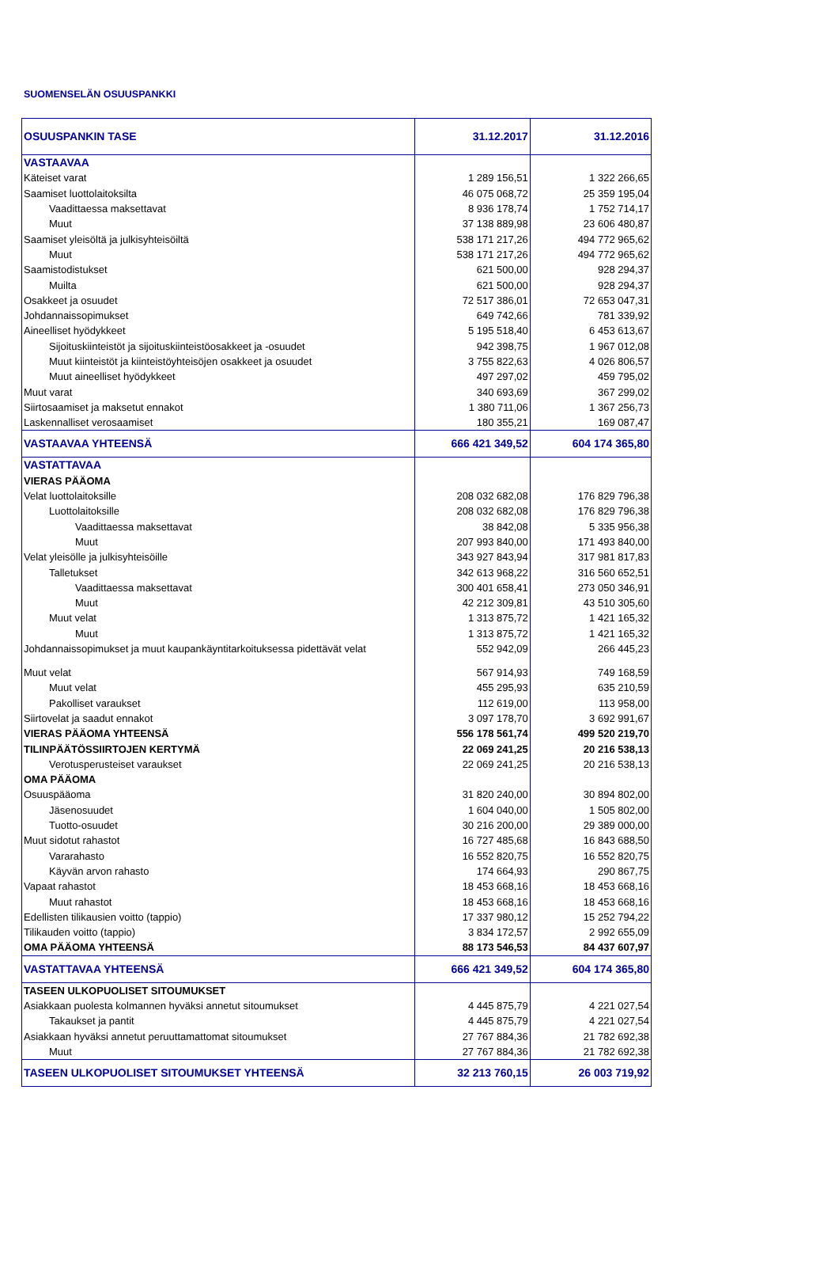SUOMENSELÄN OSUUSPANKKI
| OSUUSPANKIN TASE | 31.12.2017 | 31.12.2016 |
| --- | --- | --- |
| VASTAAVAA | | |
| Käteiset varat | 1 289 156,51 | 1 322 266,65 |
| Saamiset luottolaitoksilta | 46 075 068,72 | 25 359 195,04 |
| Vaadittaessa maksettavat | 8 936 178,74 | 1 752 714,17 |
| Muut | 37 138 889,98 | 23 606 480,87 |
| Saamiset yleisöltä ja julkisyhteisöiltä | 538 171 217,26 | 494 772 965,62 |
| Muut | 538 171 217,26 | 494 772 965,62 |
| Saamistodistukset | 621 500,00 | 928 294,37 |
| Muilta | 621 500,00 | 928 294,37 |
| Osakkeet ja osuudet | 72 517 386,01 | 72 653 047,31 |
| Johdannaissopimukset | 649 742,66 | 781 339,92 |
| Aineelliset hyödykkeet | 5 195 518,40 | 6 453 613,67 |
| Sijoituskiinteistöt ja sijoituskiinteistöosakkeet ja -osuudet | 942 398,75 | 1 967 012,08 |
| Muut kiinteistöt ja kiinteistöyhteisöjen osakkeet ja osuudet | 3 755 822,63 | 4 026 806,57 |
| Muut aineelliset hyödykkeet | 497 297,02 | 459 795,02 |
| Muut varat | 340 693,69 | 367 299,02 |
| Siirtosaamiset ja maksetut ennakot | 1 380 711,06 | 1 367 256,73 |
| Laskennalliset verosaamiset | 180 355,21 | 169 087,47 |
| VASTAAVAA YHTEENSÄ | 666 421 349,52 | 604 174 365,80 |
| VASTATTAVAA | | |
| VIERAS PÄÄOMA | | |
| Velat luottolaitoksille | 208 032 682,08 | 176 829 796,38 |
| Luottolaitoksille | 208 032 682,08 | 176 829 796,38 |
| Vaadittaessa maksettavat | 38 842,08 | 5 335 956,38 |
| Muut | 207 993 840,00 | 171 493 840,00 |
| Velat yleisölle ja julkisyhteisöille | 343 927 843,94 | 317 981 817,83 |
| Talletukset | 342 613 968,22 | 316 560 652,51 |
| Vaadittaessa maksettavat | 300 401 658,41 | 273 050 346,91 |
| Muut | 42 212 309,81 | 43 510 305,60 |
| Muut velat | 1 313 875,72 | 1 421 165,32 |
| Muut | 1 313 875,72 | 1 421 165,32 |
| Johdannaissopimukset ja muut kaupankäyntitarkoituksessa pidettävät velat | 552 942,09 | 266 445,23 |
| Muut velat | 567 914,93 | 749 168,59 |
| Muut velat | 455 295,93 | 635 210,59 |
| Pakolliset varaukset | 112 619,00 | 113 958,00 |
| Siirtovelat ja saadut ennakot | 3 097 178,70 | 3 692 991,67 |
| VIERAS PÄÄOMA YHTEENSÄ | 556 178 561,74 | 499 520 219,70 |
| TILINPÄÄTÖSSIIRTOJEN KERTYMÄ | 22 069 241,25 | 20 216 538,13 |
| Verotusperusteiset varaukset | 22 069 241,25 | 20 216 538,13 |
| OMA PÄÄOMA | | |
| Osuuspääoma | 31 820 240,00 | 30 894 802,00 |
| Jäsenosuudet | 1 604 040,00 | 1 505 802,00 |
| Tuotto-osuudet | 30 216 200,00 | 29 389 000,00 |
| Muut sidotut rahastot | 16 727 485,68 | 16 843 688,50 |
| Vararahasto | 16 552 820,75 | 16 552 820,75 |
| Käyvän arvon rahasto | 174 664,93 | 290 867,75 |
| Vapaat rahastot | 18 453 668,16 | 18 453 668,16 |
| Muut rahastot | 18 453 668,16 | 18 453 668,16 |
| Edellisten tilikausien voitto (tappio) | 17 337 980,12 | 15 252 794,22 |
| Tilikauden voitto (tappio) | 3 834 172,57 | 2 992 655,09 |
| OMA PÄÄOMA YHTEENSÄ | 88 173 546,53 | 84 437 607,97 |
| VASTATTAVAA YHTEENSÄ | 666 421 349,52 | 604 174 365,80 |
| TASEEN ULKOPUOLISET SITOUMUKSET | | |
| Asiakkaan puolesta kolmannen hyväksi annetut sitoumukset | 4 445 875,79 | 4 221 027,54 |
| Takaukset ja pantit | 4 445 875,79 | 4 221 027,54 |
| Asiakkaan hyväksi annetut peruuttamattomat sitoumukset | 27 767 884,36 | 21 782 692,38 |
| Muut | 27 767 884,36 | 21 782 692,38 |
| TASEEN ULKOPUOLISET SITOUMUKSET YHTEENSÄ | 32 213 760,15 | 26 003 719,92 |